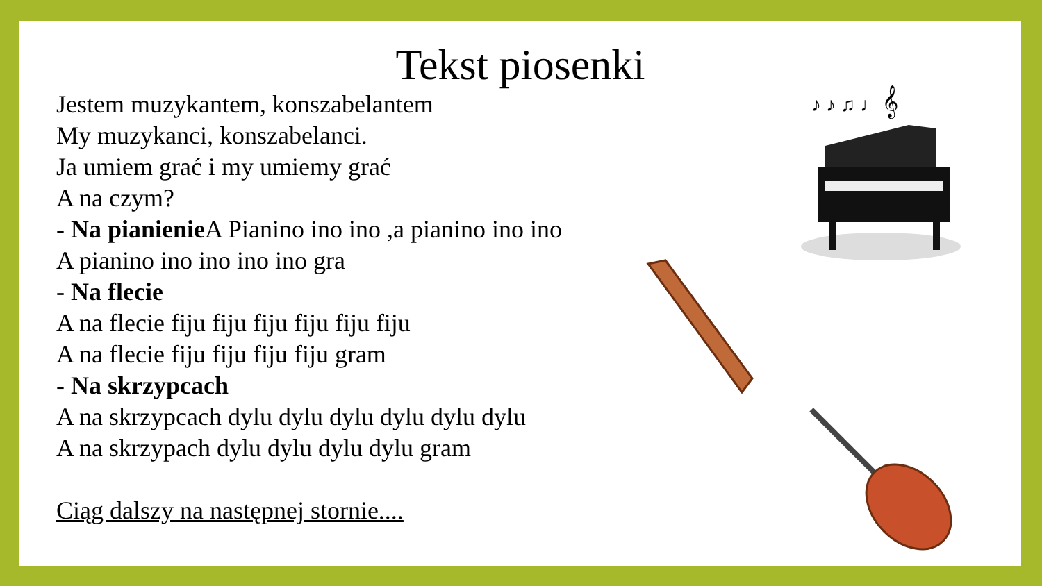Tekst piosenki
Jestem muzykantem, konszabelantem
My muzykanci, konszabelanci.
Ja umiem grać i my umiemy grać
A na czym?
- Na pianienie A Pianino ino ino ,a pianino ino ino
A pianino ino ino ino ino gra
- Na flecie
A na flecie fiju fiju fiju fiju fiju fiju
A na flecie fiju fiju fiju fiju gram
- Na skrzypcach
A na skrzypcach dylu dylu dylu dylu dylu dylu
A na skrzypach dylu dylu dylu dylu gram
Ciąg dalszy na następnej stornie....
♪ ♪ ♫ ♩ 𝄞